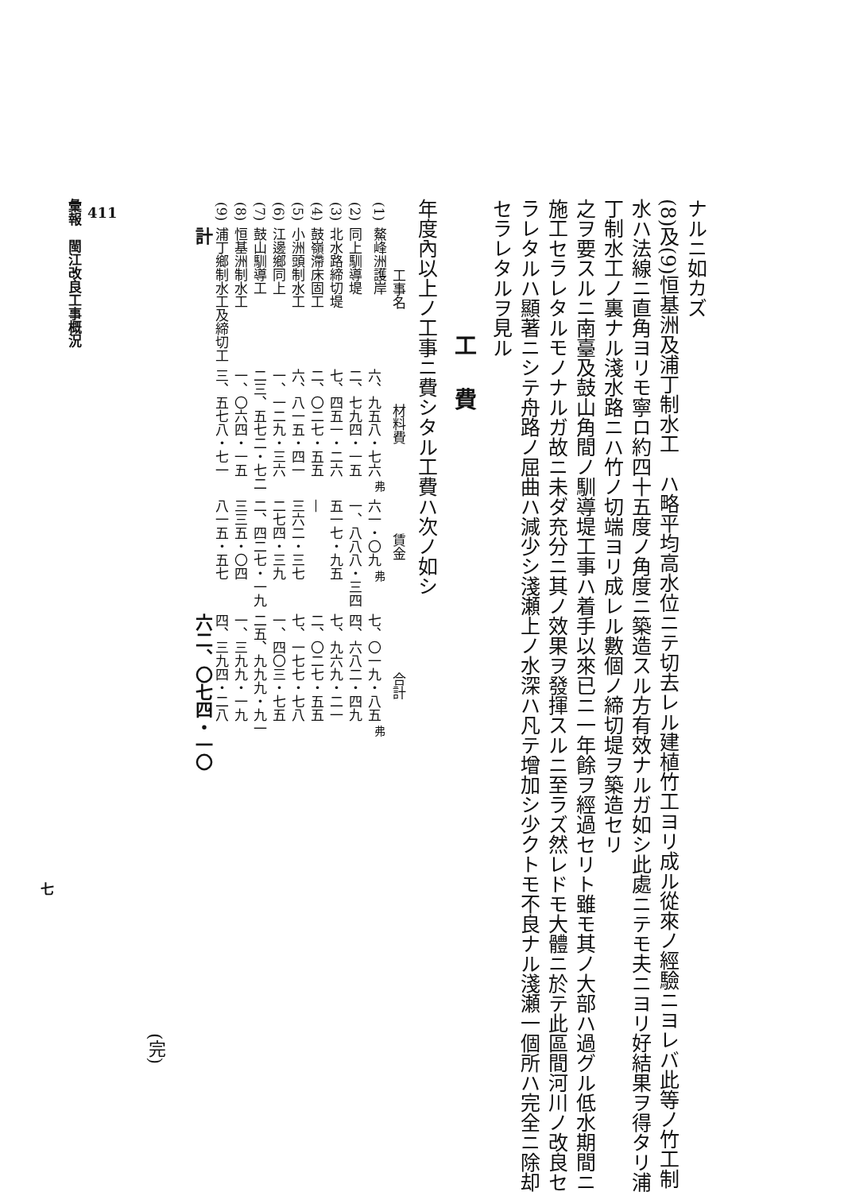ナルニ如カズ
(8)及(9)恒基洲及浦丁制水工　ハ略平均高水位ニテ切去レル建植竹工ヨリ成ル從來ノ經驗ニヨレバ此等ノ竹工制水ハ法線ニ直角ヨリモ寧ロ約四十五度ノ角度ニ築造スル方有效ナルガ如シ此處ニテモ夫ニヨリ好結果ヲ得タリ浦丁制水工ノ裏ナル淺水路ニハ竹ノ切端ヨリ成レル數個ノ締切堤ヲ築造セリ
之ヲ要スルニ南臺及鼓山角間ノ馴導堤工事ハ着手以來已ニ一年餘ヲ經過セリト雖モ其ノ大部ハ過グル低水期間ニ施工セラレタルモノナルガ故ニ未ダ充分ニ其ノ效果ヲ發揮スルニ至ラズ然レドモ大體ニ於テ此區間河川ノ改良セラレタルハ顯著ニシテ舟路ノ屈曲ハ減少シ淺瀬上ノ水深ハ凡テ增加シ少クトモ不良ナル淺瀬一個所ハ完全ニ除却セラレタルヲ見ル
工費
年度內以上ノ工事ニ費シタル工費ハ次ノ如シ
| | 工事名 | 材料費 | 賃金 | 合計 |
| --- | --- | --- | --- | --- |
| (1) | 鰲峰洲護岸 | 六、九五八・七六 <sup>弗</sup> | 六一・〇九 <sup>弗</sup> | 七、〇一九・八五 <sup>弗</sup> |
| (2) | 同上馴導堤 | 二、七九四・一五 | 一、八八八・三四 | 四、六八二・四九 |
| (3) | 北水路締切堤 | 七、四五一・二六 | 五一七・九五 | 七、九六九・二一 |
| (4) | 鼓嶺滯床固工 | 二、〇二七・五五 | — | 二、〇二七・五五 |
| (5) | 小洲頭制水工 | 六、八一五・四一 | 三六二・三七 | 七、一七七・七八 |
| (6) | 江邊鄉同上 | 一、一二九・三六 | 二七四・三九 | 一、四〇三・七五 |
| (7) | 鼓山馴導工 | 二三、五七二・七二 | 二、四二七・一九 | 二五、九九九・九一 |
| (8) | 恒基洲制水工 | 一、〇六四・一五 | 三三五・〇四 | 一、三九九・一九 |
| (9) | 浦丁鄉制水工及締切工 | 三、五七八・七一 | 八一五・五七 | 四、三九四・二八 |
| | 計 | | | 六二、〇七四・一〇 |
(完)
411
彙報　閩江改良工事概況
七